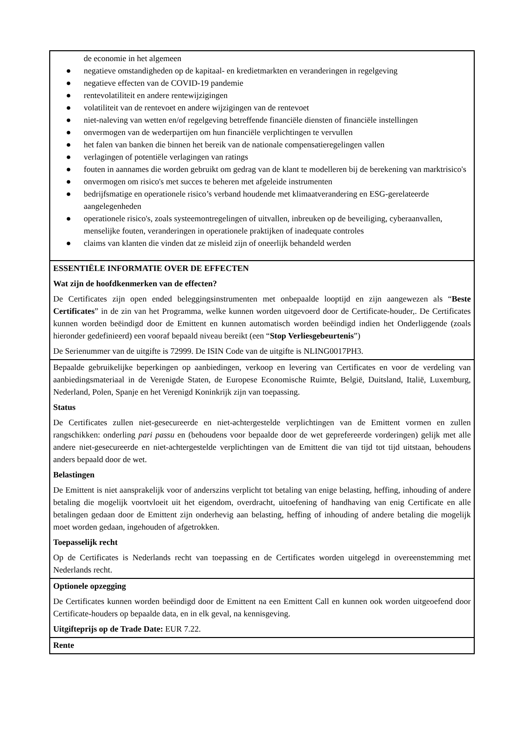| de economie in het algemeen ● negatieve omstandigheden op de kapitaal- en kredietmarkten en veranderingen in regelgeving ● negatieve effecten van de COVID-19 pandemie ● rentevolatiliteit en andere rentewijzigingen ● volatiliteit van de rentevoet en andere wijzigingen van de rentevoet ● niet-naleving van wetten en/of regelgeving betreffende financiële diensten of financiële instellingen ● onvermogen van de wederpartijen om hun financiële verplichtingen te vervullen ● het falen van banken die binnen het bereik van de nationale compensatieregelingen vallen ● verlagingen of potentiële verlagingen van ratings ● fouten in aannames die worden gebruikt om gedrag van de klant te modelleren bij de berekening van marktrisico's ● onvermogen om risico's met succes te beheren met afgeleide instrumenten ● bedrijfsmatige en operationele risico’s verband houdende met klimaatverandering en ESG-gerelateerde aangelegenheden ● operationele risico's, zoals systeemontregelingen of uitvallen, inbreuken op de beveiliging, cyberaanvallen, menselijke fouten, veranderingen in operationele praktijken of inadequate controles ● claims van klanten die vinden dat ze misleid zijn of oneerlijk behandeld werden |
| ESSENTIËLE INFORMATIE OVER DE EFFECTEN Wat zijn de hoofdkenmerken van de effecten? De Certificates zijn open ended beleggingsinstrumenten met onbepaalde looptijd en zijn aangewezen als “ Beste Certificates ” in de zin van het Programma, welke kunnen worden uitgevoerd door de Certificate-houder,. De Certificates kunnen worden beëindigd door de Emittent en kunnen automatisch worden beëindigd indien het Onderliggende (zoals hieronder gedefinieerd) een vooraf bepaald niveau bereikt (een “ Stop Verliesgebeurtenis ”) De Serienummer van de uitgifte is 72999. De ISIN Code van de uitgifte is NLING0017PH3. |
| Bepaalde gebruikelijke beperkingen op aanbiedingen, verkoop en levering van Certificates en voor de verdeling van aanbiedingsmateriaal in de Verenigde Staten, de Europese Economische Ruimte, België, Duitsland, Italië, Luxemburg, Nederland, Polen, Spanje en het Verenigd Koninkrijk zijn van toepassing. Status De Certificates zullen niet-gesecureerde en niet-achtergestelde verplichtingen van de Emittent vormen en zullen rangschikken: onderling pari passu en (behoudens voor bepaalde door de wet geprefereerde vorderingen) gelijk met alle andere niet-gesecureerde en niet-achtergestelde verplichtingen van de Emittent die van tijd tot tijd uitstaan, behoudens anders bepaald door de wet. Belastingen De Emittent is niet aansprakelijk voor of anderszins verplicht tot betaling van enige belasting, heffing, inhouding of andere betaling die mogelijk voortvloeit uit het eigendom, overdracht, uitoefening of handhaving van enig Certificate en alle betalingen gedaan door de Emittent zijn onderhevig aan belasting, heffing of inhouding of andere betaling die mogelijk moet worden gedaan, ingehouden of afgetrokken. Toepasselijk recht Op de Certificates is Nederlands recht van toepassing en de Certificates worden uitgelegd in overeenstemming met Nederlands recht. |
| Optionele opzegging De Certificates kunnen worden beëindigd door de Emittent na een Emittent Call en kunnen ook worden uitgeoefend door Certificate-houders op bepaalde data, en in elk geval, na kennisgeving. Uitgifteprijs op de Trade Date: EUR 7.22. |
| Rente |